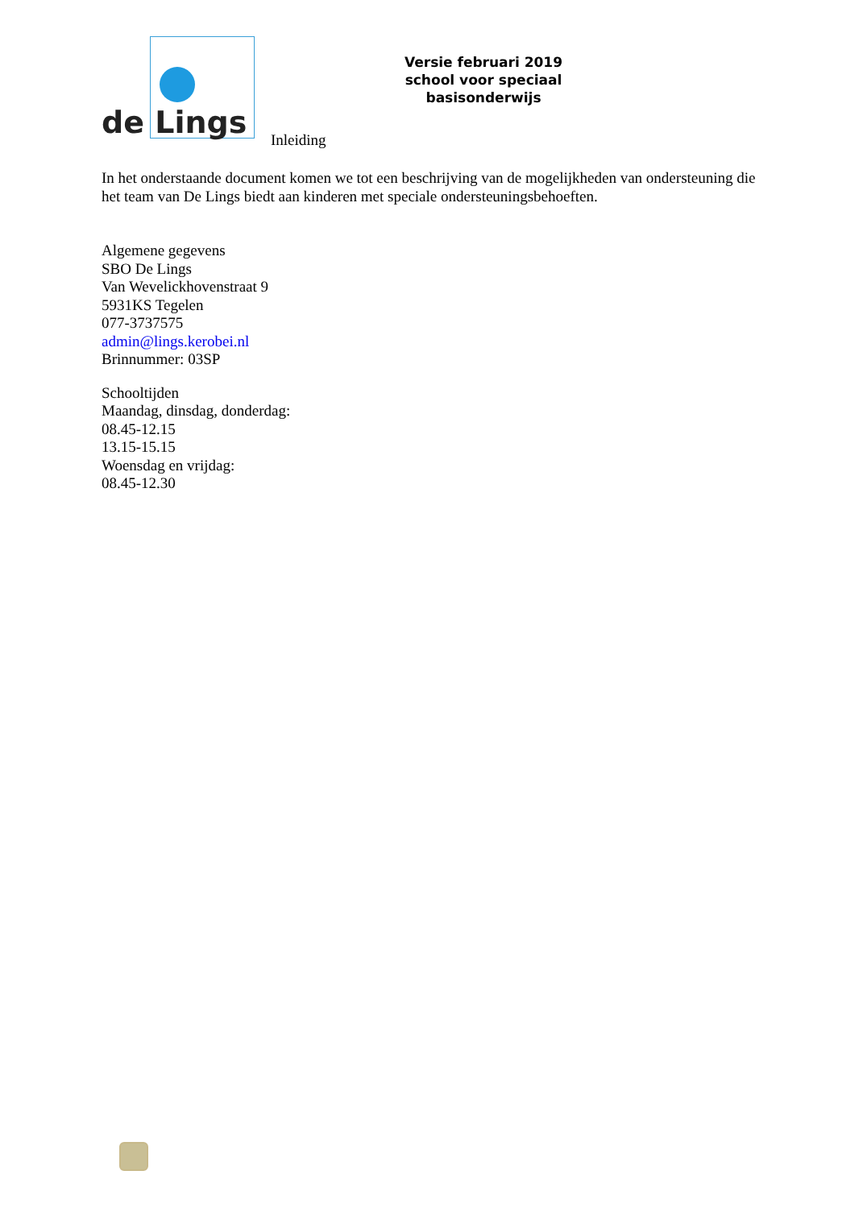de Lings
Inleiding
Versie februari 2019
school voor speciaal basisonderwijs
In het onderstaande document komen we tot een beschrijving van de mogelijkheden van ondersteuning die het team van De Lings biedt aan kinderen met speciale ondersteuningsbehoeften.
Algemene gegevens
SBO De Lings
Van Wevelickhovenstraat 9
5931KS Tegelen
077-3737575
admin@lings.kerobei.nl
Brinnummer: 03SP
Schooltijden
Maandag, dinsdag, donderdag:
08.45-12.15
13.15-15.15
Woensdag en vrijdag:
08.45-12.30